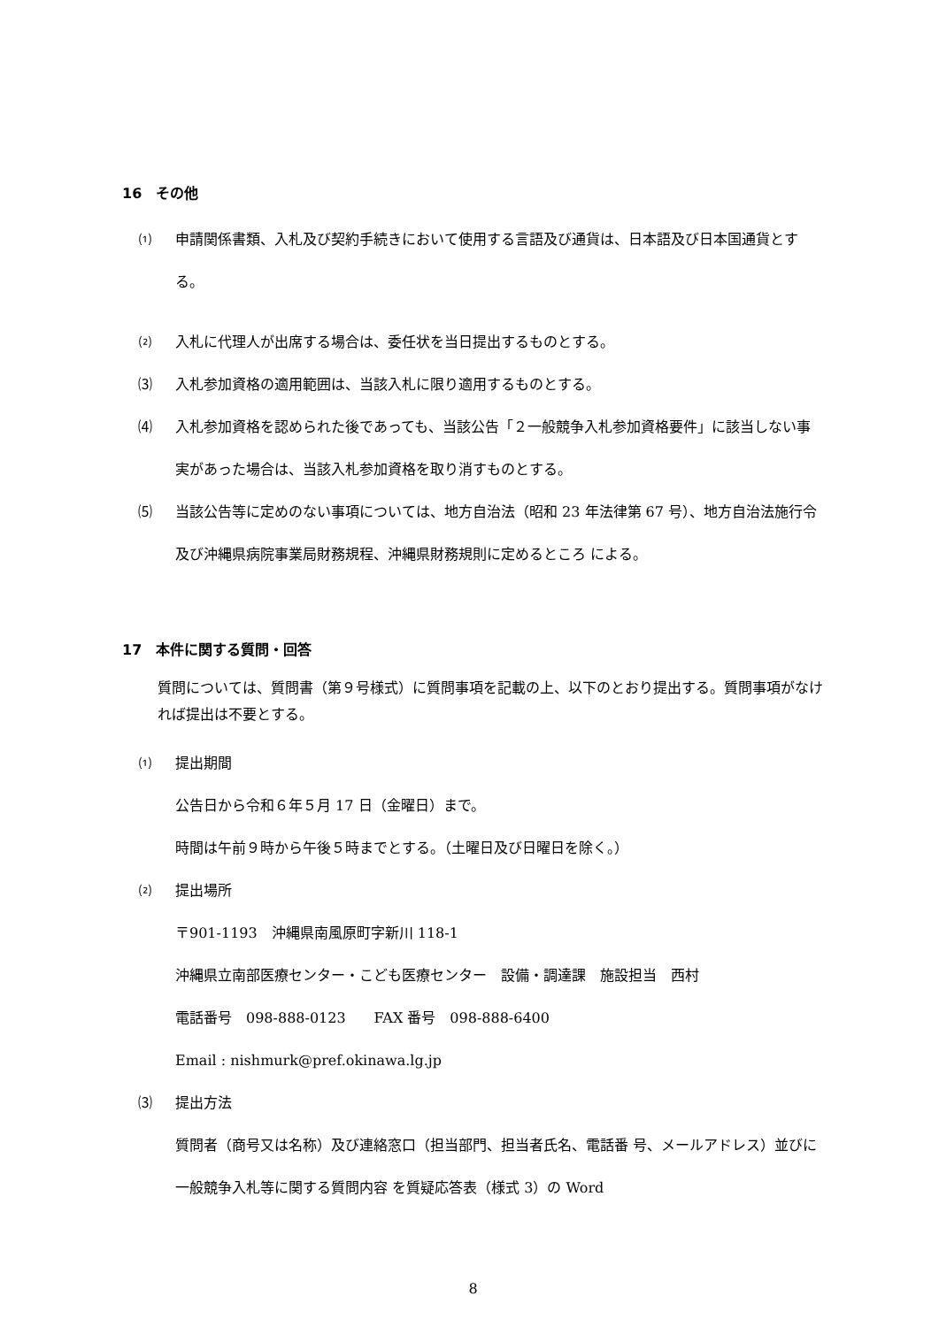16　その他
⑴ 申請関係書類、入札及び契約手続きにおいて使用する言語及び通貨は、日本語及び日本国通貨とする。
⑵ 入札に代理人が出席する場合は、委任状を当日提出するものとする。
⑶ 入札参加資格の適用範囲は、当該入札に限り適用するものとする。
⑷ 入札参加資格を認められた後であっても、当該公告「２一般競争入札参加資格要件」に該当しない事実があった場合は、当該入札参加資格を取り消すものとする。
⑸ 当該公告等に定めのない事項については、地方自治法（昭和 23 年法律第 67 号）、地方自治法施行令及び沖縄県病院事業局財務規程、沖縄県財務規則に定めるところ による。
17　本件に関する質問・回答
質問については、質問書（第９号様式）に質問事項を記載の上、以下のとおり提出する。質問事項がなければ提出は不要とする。
⑴ 提出期間
公告日から令和６年５月 17 日（金曜日）まで。
時間は午前９時から午後５時までとする。（土曜日及び日曜日を除く。）
⑵ 提出場所
〒901-1193　沖縄県南風原町字新川 118-1
沖縄県立南部医療センター・こども医療センター　設備・調達課　施設担当　西村
電話番号　098-888-0123　　FAX 番号　098-888-6400
Email : nishmurk@pref.okinawa.lg.jp
⑶ 提出方法
質問者（商号又は名称）及び連絡窓口（担当部門、担当者氏名、電話番 号、メールアドレス）並びに一般競争入札等に関する質問内容 を質疑応答表（様式 3）の Word
8